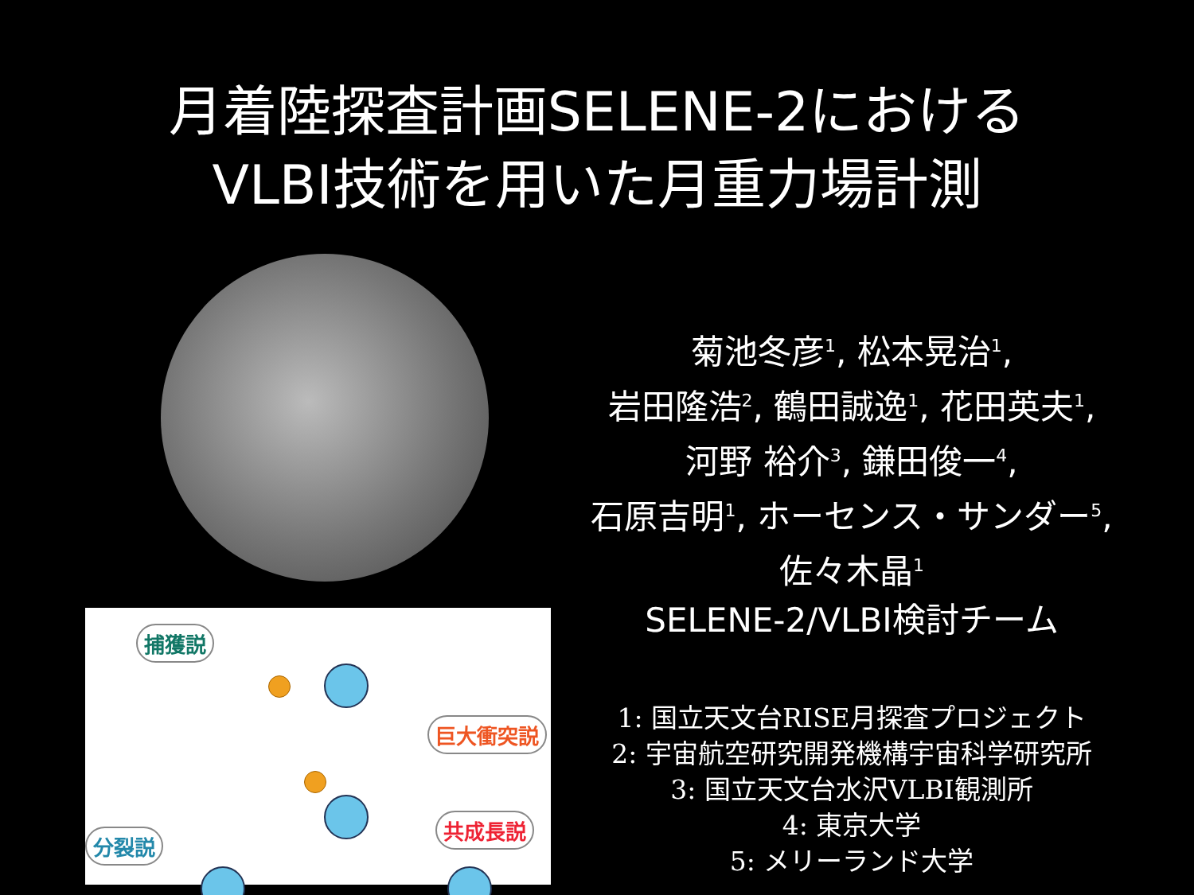月着陸探査計画SELENE-2における
VLBI技術を用いた月重力場計測
捕獲説
巨大衝突説
分裂説
共成長説
菊池冬彦<sup>1</sup>, 松本晃治<sup>1</sup>,
岩田隆浩<sup>2</sup>, 鶴田誠逸<sup>1</sup>, 花田英夫<sup>1</sup>,
河野 裕介<sup>3</sup>, 鎌田俊一<sup>4</sup>,
石原吉明<sup>1</sup>, ホーセンス・サンダー<sup>5</sup>,
佐々木晶<sup>1</sup>
SELENE-2/VLBI検討チーム
1: 国立天文台RISE月探査プロジェクト
2: 宇宙航空研究開発機構宇宙科学研究所
3: 国立天文台水沢VLBI観測所
4: 東京大学
5: メリーランド大学